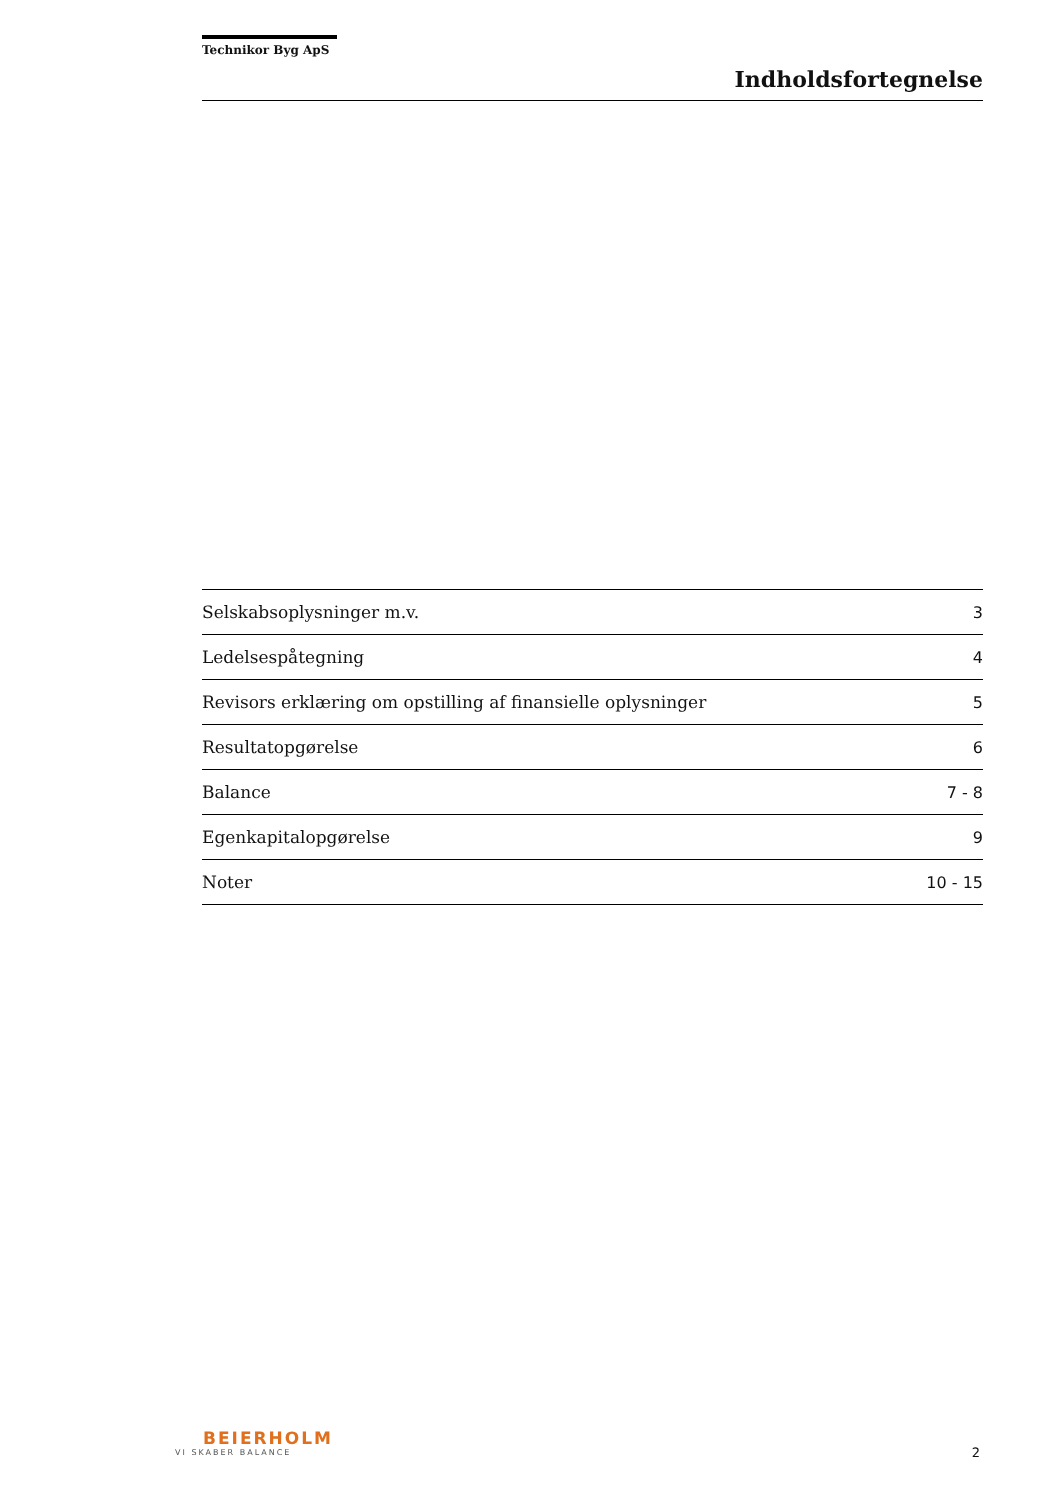Technikor Byg ApS
Indholdsfortegnelse
| Selskabsoplysninger m.v. | 3 |
| Ledelsespåtegning | 4 |
| Revisors erklæring om opstilling af finansielle oplysninger | 5 |
| Resultatopgørelse | 6 |
| Balance | 7 - 8 |
| Egenkapitalopgørelse | 9 |
| Noter | 10 - 15 |
BEIERHOLM
VI SKABER BALANCE
2